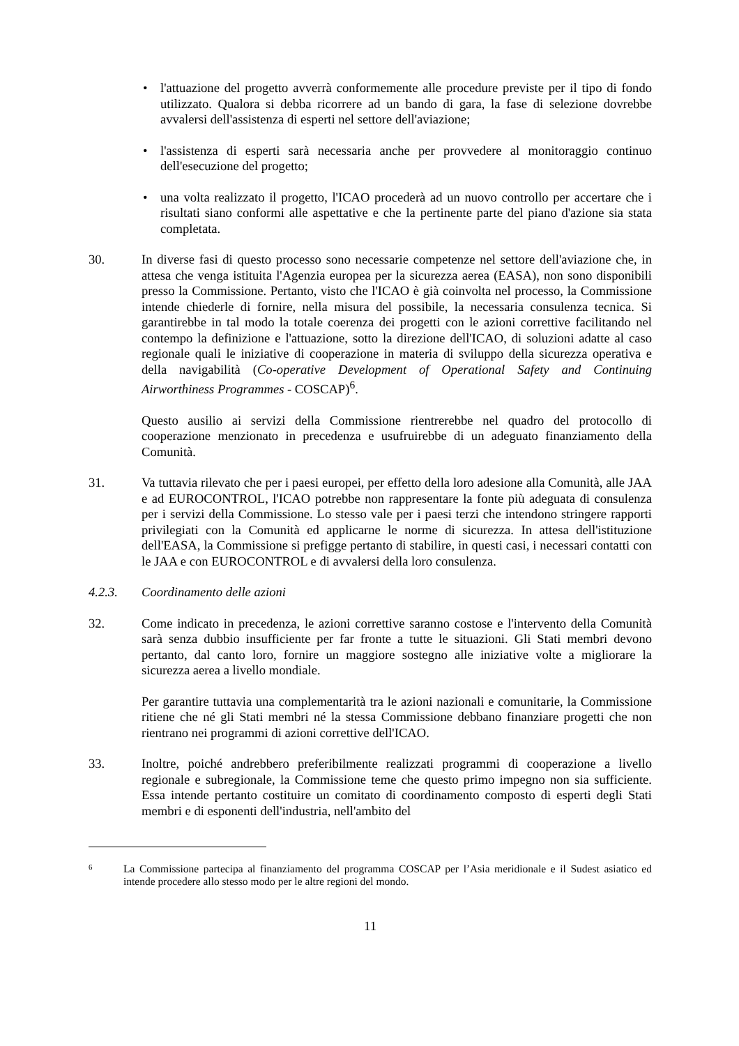• l'attuazione del progetto avverrà conformemente alle procedure previste per il tipo di fondo utilizzato. Qualora si debba ricorrere ad un bando di gara, la fase di selezione dovrebbe avvalersi dell'assistenza di esperti nel settore dell'aviazione;
• l'assistenza di esperti sarà necessaria anche per provvedere al monitoraggio continuo dell'esecuzione del progetto;
• una volta realizzato il progetto, l'ICAO procederà ad un nuovo controllo per accertare che i risultati siano conformi alle aspettative e che la pertinente parte del piano d'azione sia stata completata.
30. In diverse fasi di questo processo sono necessarie competenze nel settore dell'aviazione che, in attesa che venga istituita l'Agenzia europea per la sicurezza aerea (EASA), non sono disponibili presso la Commissione. Pertanto, visto che l'ICAO è già coinvolta nel processo, la Commissione intende chiederle di fornire, nella misura del possibile, la necessaria consulenza tecnica. Si garantirebbe in tal modo la totale coerenza dei progetti con le azioni correttive facilitando nel contempo la definizione e l'attuazione, sotto la direzione dell'ICAO, di soluzioni adatte al caso regionale quali le iniziative di cooperazione in materia di sviluppo della sicurezza operativa e della navigabilità (Co-operative Development of Operational Safety and Continuing Airworthiness Programmes - COSCAP)<sup>6</sup>.
Questo ausilio ai servizi della Commissione rientrerebbe nel quadro del protocollo di cooperazione menzionato in precedenza e usufruirebbe di un adeguato finanziamento della Comunità.
31. Va tuttavia rilevato che per i paesi europei, per effetto della loro adesione alla Comunità, alle JAA e ad EUROCONTROL, l'ICAO potrebbe non rappresentare la fonte più adeguata di consulenza per i servizi della Commissione. Lo stesso vale per i paesi terzi che intendono stringere rapporti privilegiati con la Comunità ed applicarne le norme di sicurezza. In attesa dell'istituzione dell'EASA, la Commissione si prefigge pertanto di stabilire, in questi casi, i necessari contatti con le JAA e con EUROCONTROL e di avvalersi della loro consulenza.
4.2.3. Coordinamento delle azioni
32. Come indicato in precedenza, le azioni correttive saranno costose e l'intervento della Comunità sarà senza dubbio insufficiente per far fronte a tutte le situazioni. Gli Stati membri devono pertanto, dal canto loro, fornire un maggiore sostegno alle iniziative volte a migliorare la sicurezza aerea a livello mondiale.
Per garantire tuttavia una complementarità tra le azioni nazionali e comunitarie, la Commissione ritiene che né gli Stati membri né la stessa Commissione debbano finanziare progetti che non rientrano nei programmi di azioni correttive dell'ICAO.
33. Inoltre, poiché andrebbero preferibilmente realizzati programmi di cooperazione a livello regionale e subregionale, la Commissione teme che questo primo impegno non sia sufficiente. Essa intende pertanto costituire un comitato di coordinamento composto di esperti degli Stati membri e di esponenti dell'industria, nell'ambito del
6
La Commissione partecipa al finanziamento del programma COSCAP per l’Asia meridionale e il Sudest asiatico ed intende procedere allo stesso modo per le altre regioni del mondo.
11